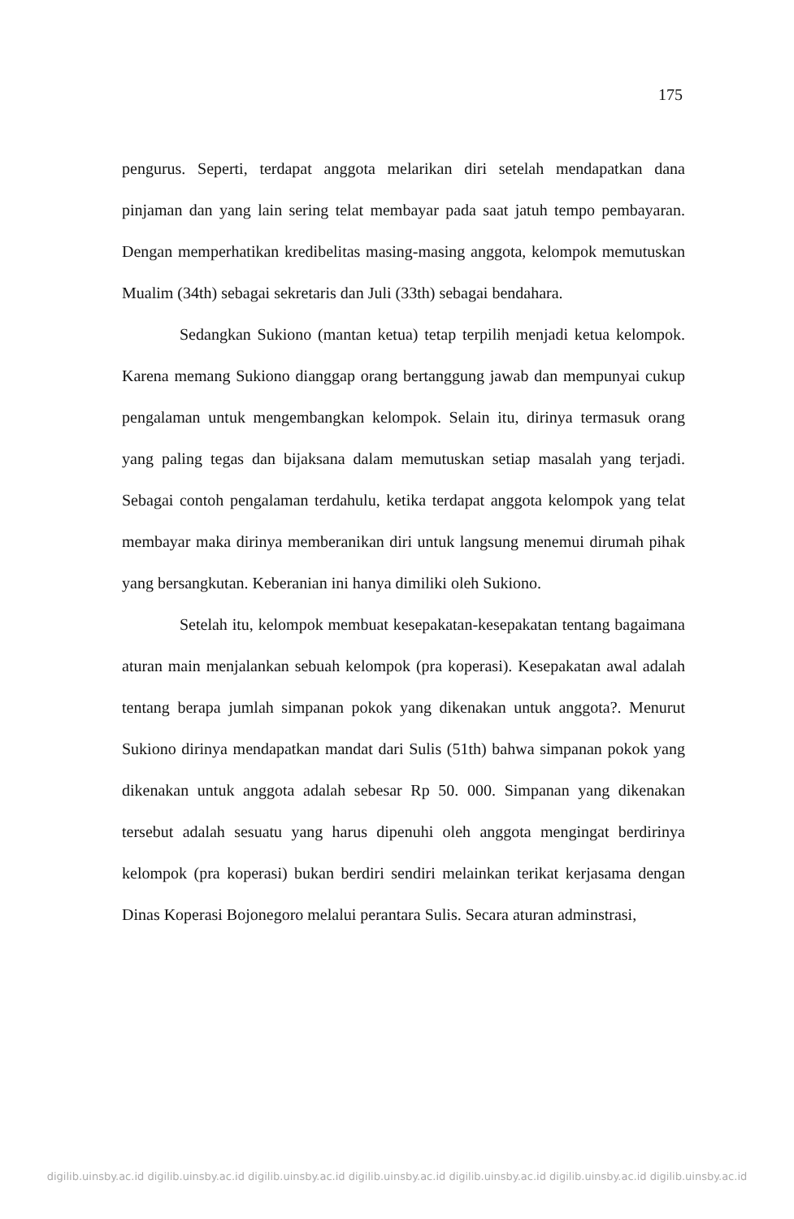175
pengurus. Seperti, terdapat anggota melarikan diri setelah mendapatkan dana pinjaman dan yang lain sering telat membayar pada saat jatuh tempo pembayaran. Dengan memperhatikan kredibelitas masing-masing anggota, kelompok memutuskan Mualim (34th) sebagai sekretaris dan Juli (33th) sebagai bendahara.
Sedangkan Sukiono (mantan ketua) tetap terpilih menjadi ketua kelompok. Karena memang Sukiono dianggap orang bertanggung jawab dan mempunyai cukup pengalaman untuk mengembangkan kelompok. Selain itu, dirinya termasuk orang yang paling tegas dan bijaksana dalam memutuskan setiap masalah yang terjadi. Sebagai contoh pengalaman terdahulu, ketika terdapat anggota kelompok yang telat membayar maka dirinya memberanikan diri untuk langsung menemui dirumah pihak yang bersangkutan. Keberanian ini hanya dimiliki oleh Sukiono.
Setelah itu, kelompok membuat kesepakatan-kesepakatan tentang bagaimana aturan main menjalankan sebuah kelompok (pra koperasi). Kesepakatan awal adalah tentang berapa jumlah simpanan pokok yang dikenakan untuk anggota?. Menurut Sukiono dirinya mendapatkan mandat dari Sulis (51th) bahwa simpanan pokok yang dikenakan untuk anggota adalah sebesar Rp 50. 000. Simpanan yang dikenakan tersebut adalah sesuatu yang harus dipenuhi oleh anggota mengingat berdirinya kelompok (pra koperasi) bukan berdiri sendiri melainkan terikat kerjasama dengan Dinas Koperasi Bojonegoro melalui perantara Sulis. Secara aturan adminstrasi,
digilib.uinsby.ac.id digilib.uinsby.ac.id digilib.uinsby.ac.id digilib.uinsby.ac.id digilib.uinsby.ac.id digilib.uinsby.ac.id digilib.uinsby.ac.id